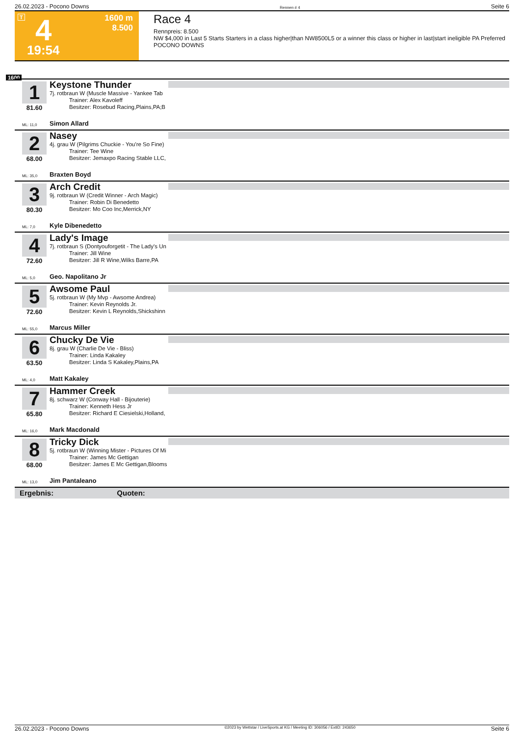26.02.2023 - Pocono Downs Rennen # 4 Seite 6
T 4 1600 m
8.500
19:54
Race 4
Rennpreis: 8.500
NW $4,000 in Last 5 Starts Starters in a class higher|than NW8500L5 or a winner this class or higher in last|start ineligible PA Preferred
POCONO DOWNS
1600
1
81.60
Keystone Thunder
7j. rotbraun W (Muscle Massive - Yankee Tab
Trainer: Alex Kavoleff
Besitzer: Rosebud Racing,Plains,PA;B
ML: 11,0 Simon Allard
2
68.00
Nasey
4j. grau W (Pilgrims Chuckie - You're So Fine)
Trainer: Tee Wine
Besitzer: Jemaxpo Racing Stable LLC,
ML: 35,0 Braxten Boyd
3
80.30
Arch Credit
9j. rotbraun W (Credit Winner - Arch Magic)
Trainer: Robin Di Benedetto
Besitzer: Mo Coo Inc,Merrick,NY
ML: 7,0 Kyle Dibenedetto
4
72.60
Lady's Image
7j. rotbraun S (Dontyouforgetit - The Lady's Un
Trainer: Jill Wine
Besitzer: Jill R Wine,Wilks Barre,PA
ML: 5,0 Geo. Napolitano Jr
5
72.60
Awsome Paul
5j. rotbraun W (My Mvp - Awsome Andrea)
Trainer: Kevin Reynolds Jr.
Besitzer: Kevin L Reynolds,Shickshinn
ML: 55,0 Marcus Miller
6
63.50
Chucky De Vie
8j. grau W (Charlie De Vie - Bliss)
Trainer: Linda Kakaley
Besitzer: Linda S Kakaley,Plains,PA
ML: 4,0 Matt Kakaley
7
65.80
Hammer Creek
8j. schwarz W (Conway Hall - Bijouterie)
Trainer: Kenneth Hess Jr
Besitzer: Richard E Ciesielski,Holland,
ML: 16,0 Mark Macdonald
8
68.00
Tricky Dick
5j. rotbraun W (Winning Mister - Pictures Of Mi
Trainer: James Mc Gettigan
Besitzer: James E Mc Gettigan,Blooms
ML: 13,0 Jim Pantaleano
Ergebnis: Quoten:
26.02.2023 - Pocono Downs ©2023 by Wettstar / LiveSports.at KG / Meeting ID: 306056 / ExtID: 243650 Seite 6